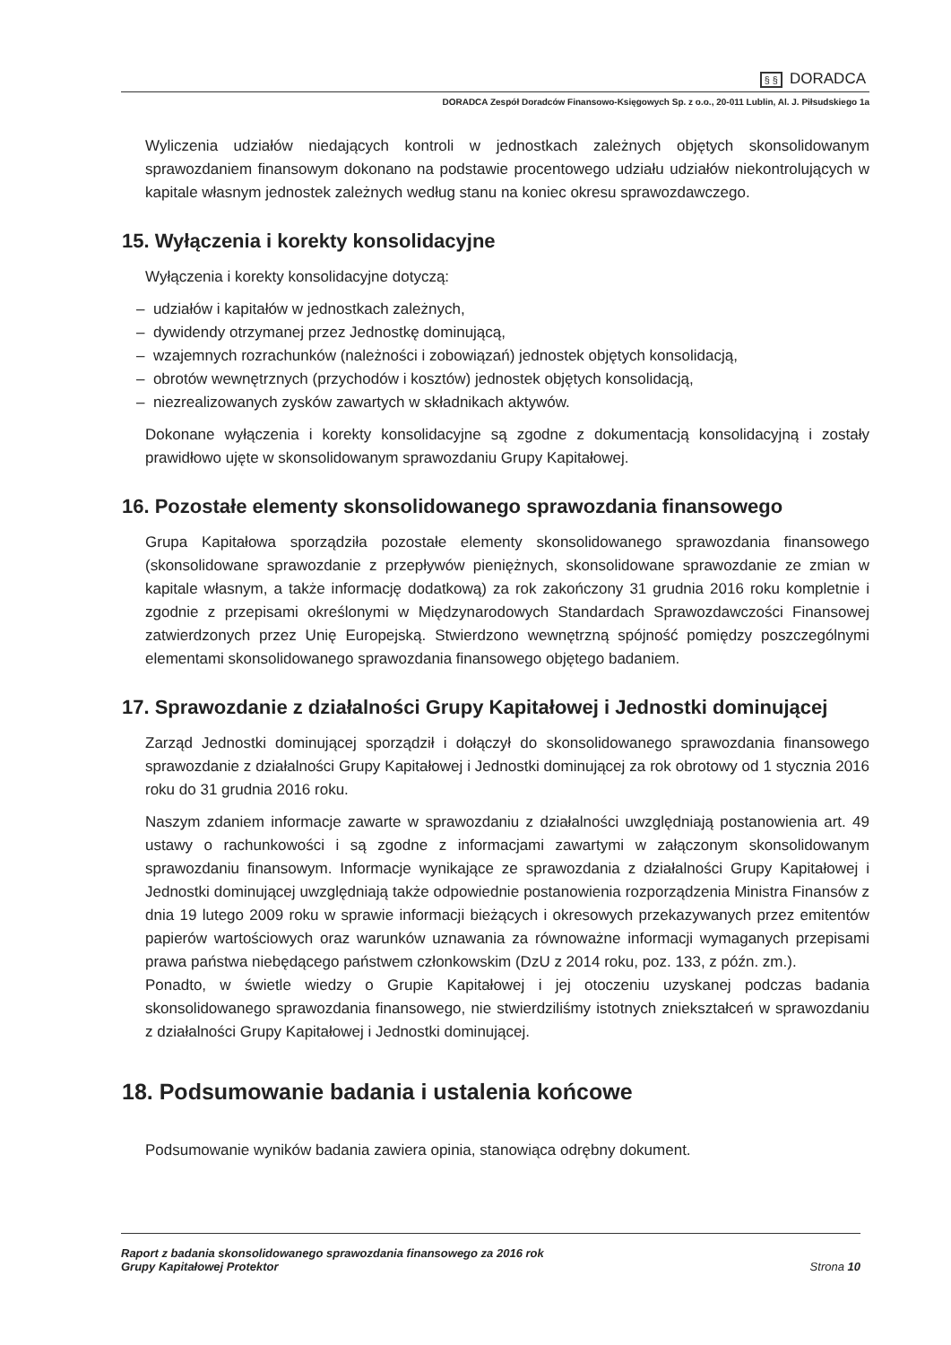§ § DORADCA
DORADCA Zespół Doradców Finansowo-Księgowych Sp. z o.o., 20-011 Lublin, Al. J. Piłsudskiego 1a
Wyliczenia udziałów niedających kontroli w jednostkach zależnych objętych skonsolidowanym sprawozdaniem finansowym dokonano na podstawie procentowego udziału udziałów niekontrolujących w kapitale własnym jednostek zależnych według stanu na koniec okresu sprawozdawczego.
15. Wyłączenia i korekty konsolidacyjne
Wyłączenia i korekty konsolidacyjne dotyczą:
– udziałów i kapitałów w jednostkach zależnych,
– dywidendy otrzymanej przez Jednostkę dominującą,
– wzajemnych rozrachunków (należności i zobowiązań) jednostek objętych konsolidacją,
– obrotów wewnętrznych (przychodów i kosztów) jednostek objętych konsolidacją,
– niezrealizowanych zysków zawartych w składnikach aktywów.
Dokonane wyłączenia i korekty konsolidacyjne są zgodne z dokumentacją konsolidacyjną i zostały prawidłowo ujęte w skonsolidowanym sprawozdaniu Grupy Kapitałowej.
16. Pozostałe elementy skonsolidowanego sprawozdania finansowego
Grupa Kapitałowa sporządziła pozostałe elementy skonsolidowanego sprawozdania finansowego (skonsolidowane sprawozdanie z przepływów pieniężnych, skonsolidowane sprawozdanie ze zmian w kapitale własnym, a także informację dodatkową) za rok zakończony 31 grudnia 2016 roku kompletnie i zgodnie z przepisami określonymi w Międzynarodowych Standardach Sprawozdawczości Finansowej zatwierdzonych przez Unię Europejską. Stwierdzono wewnętrzną spójność pomiędzy poszczególnymi elementami skonsolidowanego sprawozdania finansowego objętego badaniem.
17. Sprawozdanie z działalności Grupy Kapitałowej i Jednostki dominującej
Zarząd Jednostki dominującej sporządził i dołączył do skonsolidowanego sprawozdania finansowego sprawozdanie z działalności Grupy Kapitałowej i Jednostki dominującej za rok obrotowy od 1 stycznia 2016 roku do 31 grudnia 2016 roku.
Naszym zdaniem informacje zawarte w sprawozdaniu z działalności uwzględniają postanowienia art. 49 ustawy o rachunkowości i są zgodne z informacjami zawartymi w załączonym skonsolidowanym sprawozdaniu finansowym. Informacje wynikające ze sprawozdania z działalności Grupy Kapitałowej i Jednostki dominującej uwzględniają także odpowiednie postanowienia rozporządzenia Ministra Finansów z dnia 19 lutego 2009 roku w sprawie informacji bieżących i okresowych przekazywanych przez emitentów papierów wartościowych oraz warunków uznawania za równoważne informacji wymaganych przepisami prawa państwa niebędącego państwem członkowskim (DzU z 2014 roku, poz. 133, z późn. zm.).
Ponadto, w świetle wiedzy o Grupie Kapitałowej i jej otoczeniu uzyskanej podczas badania skonsolidowanego sprawozdania finansowego, nie stwierdziliśmy istotnych zniekształceń w sprawozdaniu z działalności Grupy Kapitałowej i Jednostki dominującej.
18. Podsumowanie badania i ustalenia końcowe
Podsumowanie wyników badania zawiera opinia, stanowiąca odrębny dokument.
Raport z badania skonsolidowanego sprawozdania finansowego za 2016 rok
Grupy Kapitałowej Protektor
Strona 10